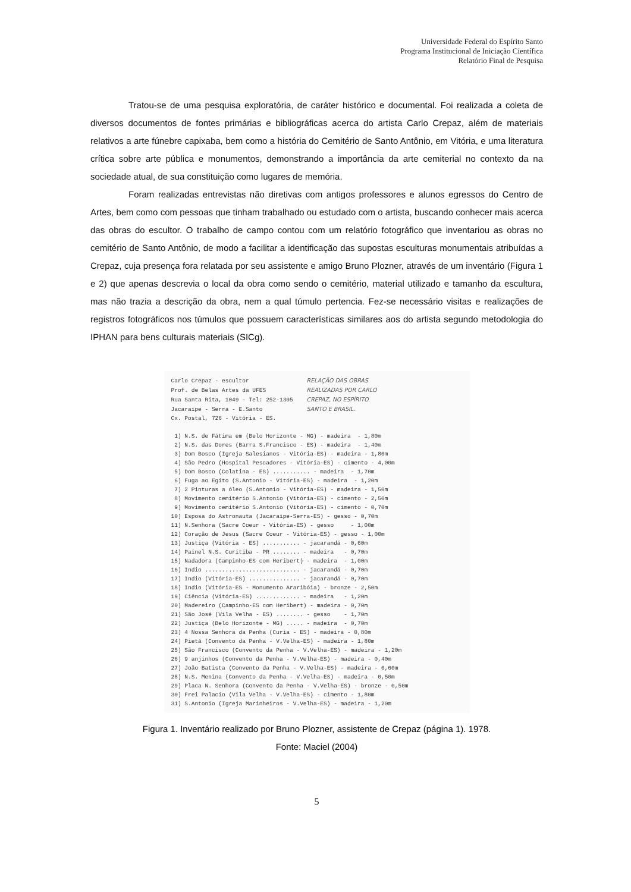Universidade Federal do Espírito Santo
Programa Institucional de Iniciação Científica
Relatório Final de Pesquisa
Tratou-se de uma pesquisa exploratória, de caráter histórico e documental. Foi realizada a coleta de diversos documentos de fontes primárias e bibliográficas acerca do artista Carlo Crepaz, além de materiais relativos a arte fúnebre capixaba, bem como a história do Cemitério de Santo Antônio, em Vitória, e uma literatura crítica sobre arte pública e monumentos, demonstrando a importância da arte cemiterial no contexto da na sociedade atual, de sua constituição como lugares de memória.
Foram realizadas entrevistas não diretivas com antigos professores e alunos egressos do Centro de Artes, bem como com pessoas que tinham trabalhado ou estudado com o artista, buscando conhecer mais acerca das obras do escultor. O trabalho de campo contou com um relatório fotográfico que inventariou as obras no cemitério de Santo Antônio, de modo a facilitar a identificação das supostas esculturas monumentais atribuídas a Crepaz, cuja presença fora relatada por seu assistente e amigo Bruno Plozner, através de um inventário (Figura 1 e 2) que apenas descrevia o local da obra como sendo o cemitério, material utilizado e tamanho da escultura, mas não trazia a descrição da obra, nem a qual túmulo pertencia. Fez-se necessário visitas e realizações de registros fotográficos nos túmulos que possuem características similares aos do artista segundo metodologia do IPHAN para bens culturais materiais (SICg).
Carlo Crepaz - escultor                 RELAÇÃO DAS OBRAS
Prof. de Belas Artes da UFES            REALIZADAS POR CARLO
Rua Santa Rita, 1049 - Tel: 252-1305    CREPAZ, NO ESPÍRITO
Jacaraipe - Serra - E.Santo             SANTO E BRASIL.
Cx. Postal, 726 - Vitória - ES.

 1) N.S. de Fátima em (Belo Horizonte - MG) - madeira  - 1,80m
 2) N.S. das Dores (Barra S.Francisco - ES) - madeira  - 1,40m
 3) Dom Bosco (Igreja Salesianos - Vitória-ES) - madeira - 1,80m
 4) São Pedro (Hospital Pescadores - Vitória-ES) - cimento - 4,00m
 5) Dom Bosco (Colatina - ES) ........... - madeira  - 1,70m
 6) Fuga ao Egito (S.Antonio - Vitória-ES) - madeira  - 1,20m
 7) 2 Pinturas a óleo (S.Antonio - Vitória-ES) - madeira - 1,50m
 8) Movimento cemitério S.Antonio (Vitória-ES) - cimento - 2,50m
 9) Movimento cemitério S.Antonio (Vitória-ES) - cimento - 0,70m
10) Esposa do Astronauta (Jacaraipe-Serra-ES) - gesso - 0,70m
11) N.Senhora (Sacre Coeur - Vitória-ES) - gesso     - 1,00m
12) Coração de Jesus (Sacre Coeur - Vitória-ES) - gesso - 1,00m
13) Justiça (Vitória - ES) ........... - jacarandá - 0,60m
14) Painel N.S. Curitiba - PR ........ - madeira   - 0,70m
15) Nadadora (Campinho-ES com Heribert) - madeira  - 1,00m
16) Indio ............................ - jacarandá - 0,70m
17) Indio (Vitória-ES) ............... - jacarandá - 0,70m
18) Indio (Vitória-ES - Monumento Araribóia) - bronze - 2,50m
19) Ciência (Vitória-ES) ............. - madeira   - 1,20m
20) Madereiro (Campinho-ES com Heribert) - madeira - 0,70m
21) São José (Vila Velha - ES) ........ - gesso    - 1,70m
22) Justiça (Belo Horizonte - MG) ..... - madeira  - 0,70m
23) 4 Nossa Senhora da Penha (Curia - ES) - madeira - 0,80m
24) Pietá (Convento da Penha - V.Velha-ES) - madeira - 1,80m
25) São Francisco (Convento da Penha - V.Velha-ES) - madeira - 1,20m
26) 9 anjinhos (Convento da Penha - V.Velha-ES) - madeira - 0,40m
27) João Batista (Convento da Penha - V.Velha-ES) - madeira - 0,60m
28) N.S. Menina (Convento da Penha - V.Velha-ES) - madeira - 0,50m
29) Placa N. Senhora (Convento da Penha - V.Velha-ES) - bronze - 0,50m
30) Frei Palacio (Vila Velha - V.Velha-ES) - cimento - 1,80m
31) S.Antonio (Igreja Marinheiros - V.Velha-ES) - madeira - 1,20m
Figura 1. Inventário realizado por Bruno Plozner, assistente de Crepaz (página 1). 1978.
Fonte: Maciel (2004)
5